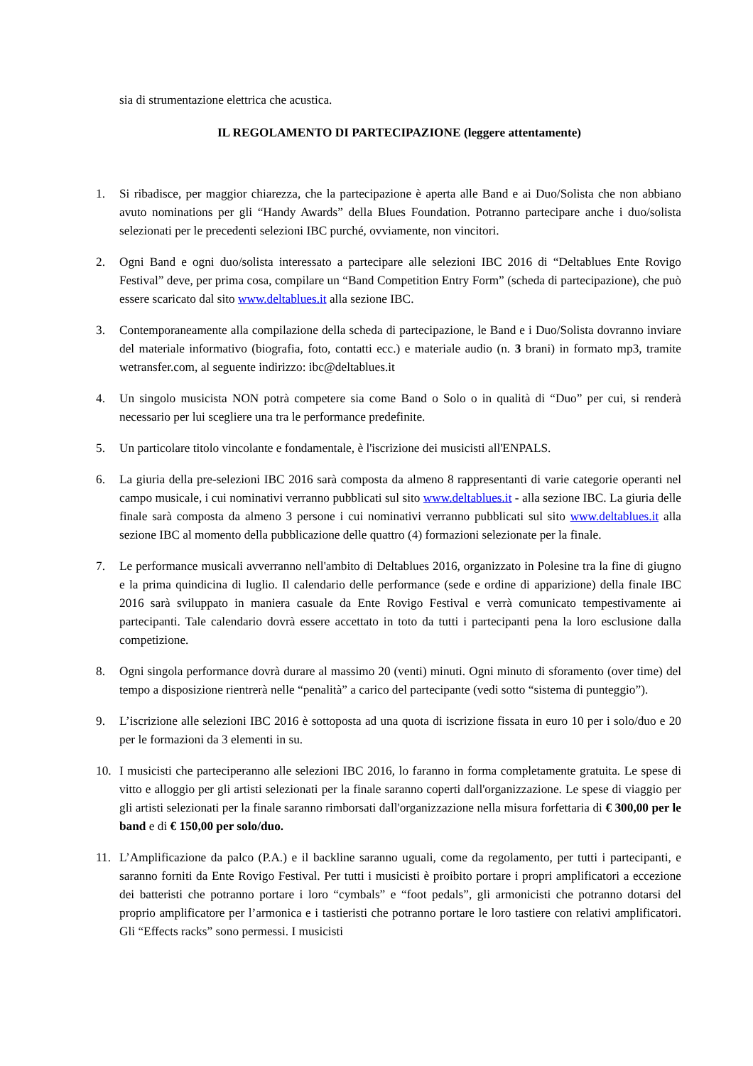sia di strumentazione elettrica che acustica.
IL REGOLAMENTO DI PARTECIPAZIONE (leggere attentamente)
1. Si ribadisce, per maggior chiarezza, che la partecipazione è aperta alle Band e ai Duo/Solista che non abbiano avuto nominations per gli “Handy Awards” della Blues Foundation. Potranno partecipare anche i duo/solista selezionati per le precedenti selezioni IBC purché, ovviamente, non vincitori.
2. Ogni Band e ogni duo/solista interessato a partecipare alle selezioni IBC 2016 di “Deltablues Ente Rovigo Festival” deve, per prima cosa, compilare un “Band Competition Entry Form” (scheda di partecipazione), che può essere scaricato dal sito www.deltablues.it alla sezione IBC.
3. Contemporaneamente alla compilazione della scheda di partecipazione, le Band e i Duo/Solista dovranno inviare del materiale informativo (biografia, foto, contatti ecc.) e materiale audio (n. 3 brani) in formato mp3, tramite wetransfer.com, al seguente indirizzo: ibc@deltablues.it
4. Un singolo musicista NON potrà competere sia come Band o Solo o in qualità di “Duo” per cui, si renderà necessario per lui scegliere una tra le performance predefinite.
5. Un particolare titolo vincolante e fondamentale, è l'iscrizione dei musicisti all'ENPALS.
6. La giuria della pre-selezioni IBC 2016 sarà composta da almeno 8 rappresentanti di varie categorie operanti nel campo musicale, i cui nominativi verranno pubblicati sul sito www.deltablues.it - alla sezione IBC. La giuria delle finale sarà composta da almeno 3 persone i cui nominativi verranno pubblicati sul sito www.deltablues.it alla sezione IBC al momento della pubblicazione delle quattro (4) formazioni selezionate per la finale.
7. Le performance musicali avverranno nell'ambito di Deltablues 2016, organizzato in Polesine tra la fine di giugno e la prima quindicina di luglio. Il calendario delle performance (sede e ordine di apparizione) della finale IBC 2016 sarà sviluppato in maniera casuale da Ente Rovigo Festival e verrà comunicato tempestivamente ai partecipanti. Tale calendario dovrà essere accettato in toto da tutti i partecipanti pena la loro esclusione dalla competizione.
8. Ogni singola performance dovrà durare al massimo 20 (venti) minuti. Ogni minuto di sforamento (over time) del tempo a disposizione rientrerà nelle “penalità” a carico del partecipante (vedi sotto “sistema di punteggio”).
9. L’iscrizione alle selezioni IBC 2016 è sottoposta ad una quota di iscrizione fissata in euro 10 per i solo/duo e 20 per le formazioni da 3 elementi in su.
10. I musicisti che parteciperanno alle selezioni IBC 2016, lo faranno in forma completamente gratuita. Le spese di vitto e alloggio per gli artisti selezionati per la finale saranno coperti dall'organizzazione. Le spese di viaggio per gli artisti selezionati per la finale saranno rimborsati dall'organizzazione nella misura forfettaria di € 300,00 per le band e di € 150,00 per solo/duo.
11. L’Amplificazione da palco (P.A.) e il backline saranno uguali, come da regolamento, per tutti i partecipanti, e saranno forniti da Ente Rovigo Festival. Per tutti i musicisti è proibito portare i propri amplificatori a eccezione dei batteristi che potranno portare i loro “cymbals” e “foot pedals”, gli armonicisti che potranno dotarsi del proprio amplificatore per l’armonica e i tastieristi che potranno portare le loro tastiere con relativi amplificatori. Gli “Effects racks” sono permessi. I musicisti